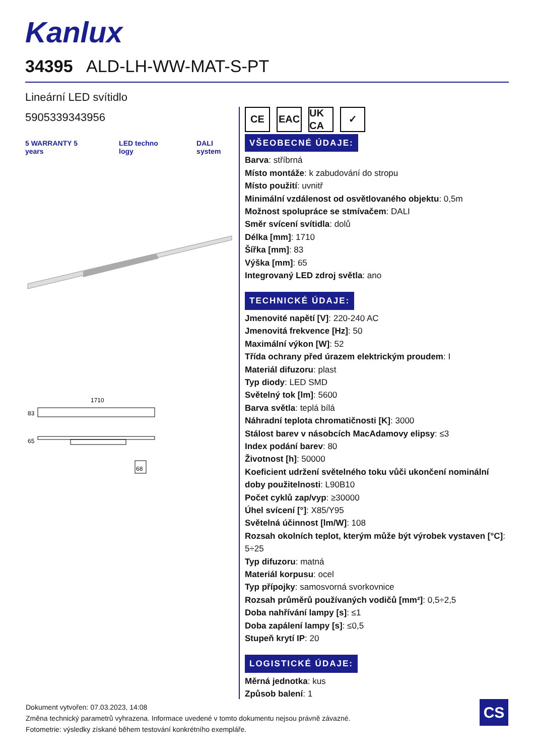Kanlux
34395 ALD-LH-WW-MAT-S-PT
Lineární LED svítidlo
5905339343956
5 WARRANTY 5 years LED techno logy DALI system
1710
83
65
68
CE EAC UK CA
✓
VŠEOBECNÉ ÚDAJE:
Barva: stříbrná
Místo montáže: k zabudování do stropu
Místo použití: uvnitř
Minimální vzdálenost od osvětlovaného objektu: 0,5m
Možnost spolupráce se stmívačem: DALI
Směr svícení svítidla: dolů
Délka [mm]: 1710
Šířka [mm]: 83
Výška [mm]: 65
Integrovaný LED zdroj světla: ano
TECHNICKÉ ÚDAJE:
Jmenovité napětí [V]: 220-240 AC
Jmenovitá frekvence [Hz]: 50
Maximální výkon [W]: 52
Třída ochrany před úrazem elektrickým proudem: I
Materiál difuzoru: plast
Typ diody: LED SMD
Světelný tok [lm]: 5600
Barva světla: teplá bílá
Náhradní teplota chromatičnosti [K]: 3000
Stálost barev v násobcích MacAdamovy elipsy: ≤3
Index podání barev: 80
Životnost [h]: 50000
Koeficient udržení světelného toku vůči ukončení nominální doby použitelnosti: L90B10
Počet cyklů zap/vyp: ≥30000
Úhel svícení [°]: X85/Y95
Světelná účinnost [lm/W]: 108
Rozsah okolních teplot, kterým může být výrobek vystaven [°C]: 5÷25
Typ difuzoru: matná
Materiál korpusu: ocel
Typ přípojky: samosvorná svorkovnice
Rozsah průměrů používaných vodičů [mm²]: 0,5÷2,5
Doba nahřívání lampy [s]: ≤1
Doba zapálení lampy [s]: ≤0,5
Stupeň krytí IP: 20
LOGISTICKÉ ÚDAJE:
Měrná jednotka: kus
Způsob balení: 1
Dokument vytvořen: 07.03.2023, 14:08
Změna technický parametrů vyhrazena. Informace uvedené v tomto dokumentu nejsou právně závazné.
Fotometrie: výsledky získané během testování konkrétního exempláře.
CS